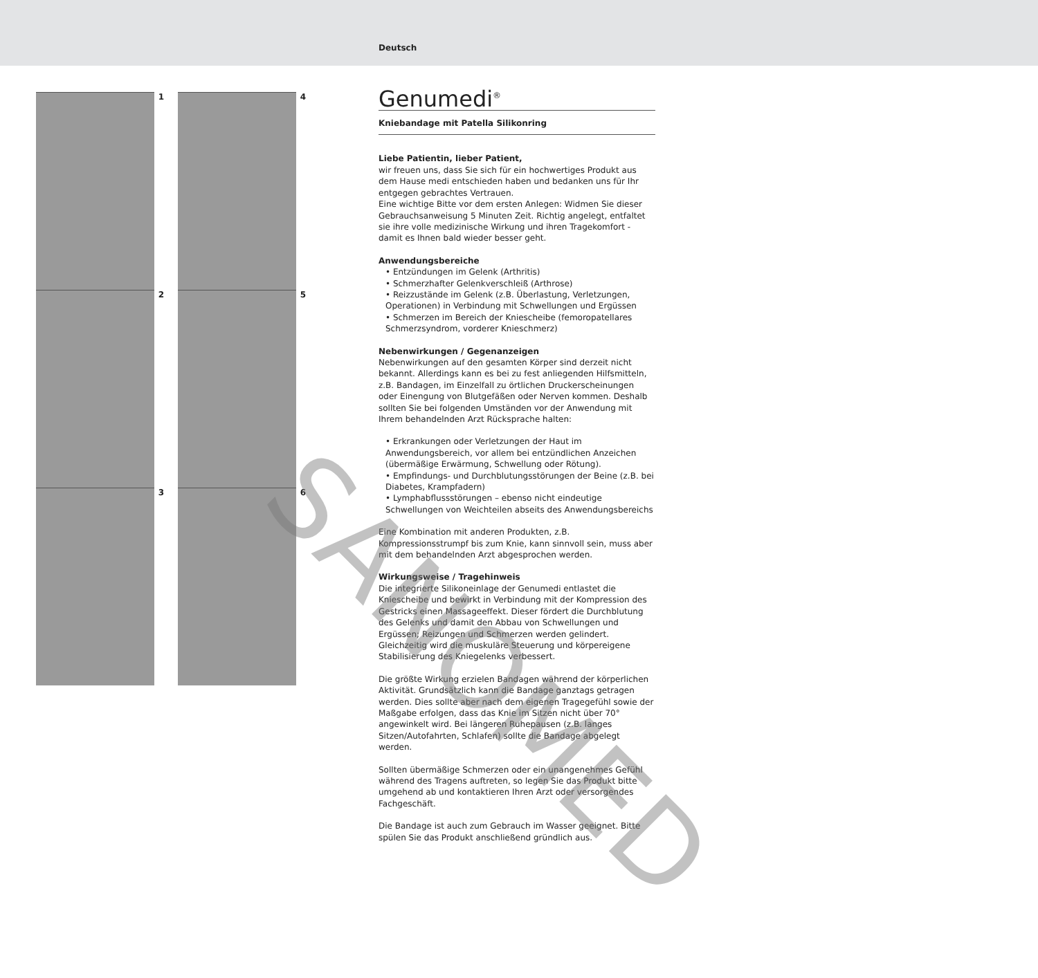Deutsch
1 4
2 5
3 6
Genumedi<sup>®</sup>
Kniebandage mit Patella Silikonring
Liebe Patientin, lieber Patient,
wir freuen uns, dass Sie sich für ein hochwertiges Produkt aus dem Hause medi entschieden haben und bedanken uns für Ihr entgegen gebrachtes Vertrauen.
Eine wichtige Bitte vor dem ersten Anlegen: Widmen Sie dieser Gebrauchsanweisung 5 Minuten Zeit. Richtig angelegt, entfaltet sie ihre volle medizinische Wirkung und ihren Tragekomfort - damit es Ihnen bald wieder besser geht.
Anwendungsbereiche
• Entzündungen im Gelenk (Arthritis)
• Schmerzhafter Gelenkverschleiß (Arthrose)
• Reizzustände im Gelenk (z.B. Überlastung, Verletzungen, Operationen) in Verbindung mit Schwellungen und Ergüssen
• Schmerzen im Bereich der Kniescheibe (femoropatellares Schmerzsyndrom, vorderer Knieschmerz)
Nebenwirkungen / Gegenanzeigen
Nebenwirkungen auf den gesamten Körper sind derzeit nicht bekannt. Allerdings kann es bei zu fest anliegenden Hilfsmitteln, z.B. Bandagen, im Einzelfall zu örtlichen Druckerscheinungen oder Einengung von Blutgefäßen oder Nerven kommen. Deshalb sollten Sie bei folgenden Umständen vor der Anwendung mit Ihrem behandelnden Arzt Rücksprache halten:
• Erkrankungen oder Verletzungen der Haut im Anwendungsbereich, vor allem bei entzündlichen Anzeichen (übermäßige Erwärmung, Schwellung oder Rötung).
• Empfindungs- und Durchblutungsstörungen der Beine (z.B. bei Diabetes, Krampfadern)
• Lymphabflussstörungen – ebenso nicht eindeutige Schwellungen von Weichteilen abseits des Anwendungsbereichs
Eine Kombination mit anderen Produkten, z.B. Kompressionsstrumpf bis zum Knie, kann sinnvoll sein, muss aber mit dem behandelnden Arzt abgesprochen werden.
Wirkungsweise / Tragehinweis
Die integrierte Silikoneinlage der Genumedi entlastet die Kniescheibe und bewirkt in Verbindung mit der Kompression des Gestricks einen Massageeffekt. Dieser fördert die Durchblutung des Gelenks und damit den Abbau von Schwellungen und Ergüssen; Reizungen und Schmerzen werden gelindert. Gleichzeitig wird die muskuläre Steuerung und körpereigene Stabilisierung des Kniegelenks verbessert.
Die größte Wirkung erzielen Bandagen während der körperlichen Aktivität. Grundsätzlich kann die Bandage ganztags getragen werden. Dies sollte aber nach dem eigenen Tragegefühl sowie der Maßgabe erfolgen, dass das Knie im Sitzen nicht über 70° angewinkelt wird. Bei längeren Ruhepausen (z.B. langes Sitzen/Autofahrten, Schlafen) sollte die Bandage abgelegt werden.
Sollten übermäßige Schmerzen oder ein unangenehmes Gefühl während des Tragens auftreten, so legen Sie das Produkt bitte umgehend ab und kontaktieren Ihren Arzt oder versorgendes Fachgeschäft.
Die Bandage ist auch zum Gebrauch im Wasser geeignet. Bitte spülen Sie das Produkt anschließend gründlich aus.
SANOMED